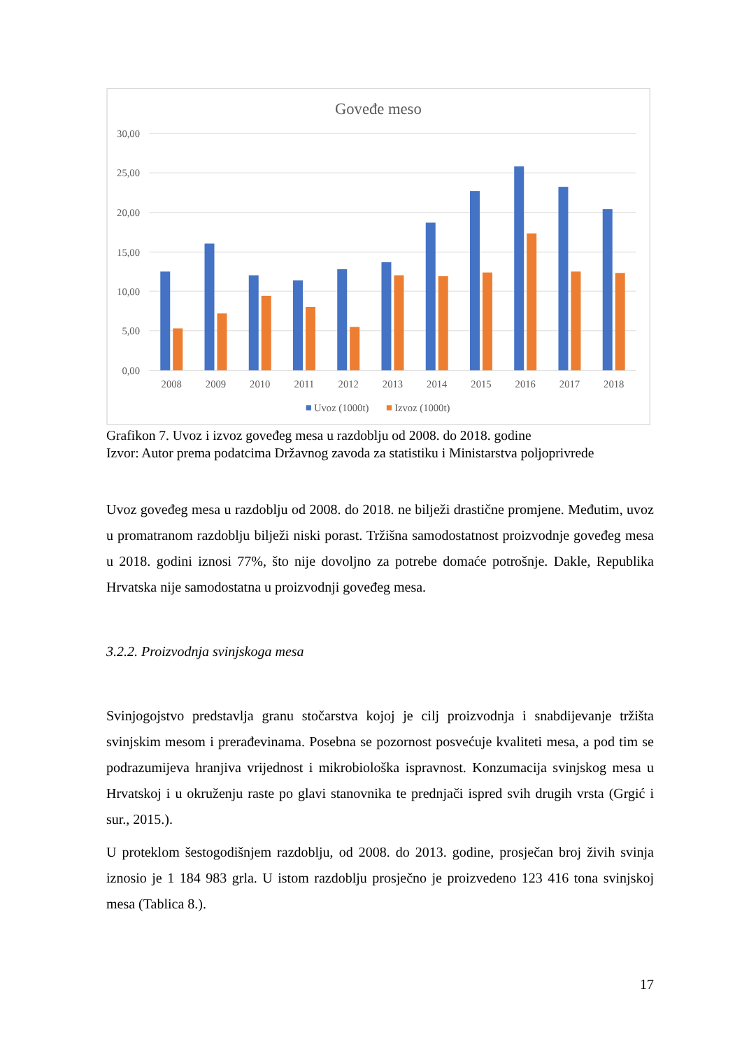Goveđe meso
30,00
25,00
20,00
15,00
10,00
5,00
0,00
2008
2009
2010
2011
2012
2013
2014
2015
2016
2017
2018
Uvoz (1000t)
Izvoz (1000t)
Grafikon 7. Uvoz i izvoz goveđeg mesa u razdoblju od 2008. do 2018. godine
Izvor: Autor prema podatcima Državnog zavoda za statistiku i Ministarstva poljoprivrede
Uvoz goveđeg mesa u razdoblju od 2008. do 2018. ne bilježi drastične promjene. Međutim, uvoz u promatranom razdoblju bilježi niski porast. Tržišna samodostatnost proizvodnje goveđeg mesa u 2018. godini iznosi 77%, što nije dovoljno za potrebe domaće potrošnje. Dakle, Republika Hrvatska nije samodostatna u proizvodnji goveđeg mesa.
3.2.2. Proizvodnja svinjskoga mesa
Svinjogojstvo predstavlja granu stočarstva kojoj je cilj proizvodnja i snabdijevanje tržišta svinjskim mesom i prerađevinama. Posebna se pozornost posvećuje kvaliteti mesa, a pod tim se podrazumijeva hranjiva vrijednost i mikrobiološka ispravnost. Konzumacija svinjskog mesa u Hrvatskoj i u okruženju raste po glavi stanovnika te prednjači ispred svih drugih vrsta (Grgić i sur., 2015.).
U proteklom šestogodišnjem razdoblju, od 2008. do 2013. godine, prosječan broj živih svinja iznosio je 1 184 983 grla. U istom razdoblju prosječno je proizvedeno 123 416 tona svinjskoj mesa (Tablica 8.).
17